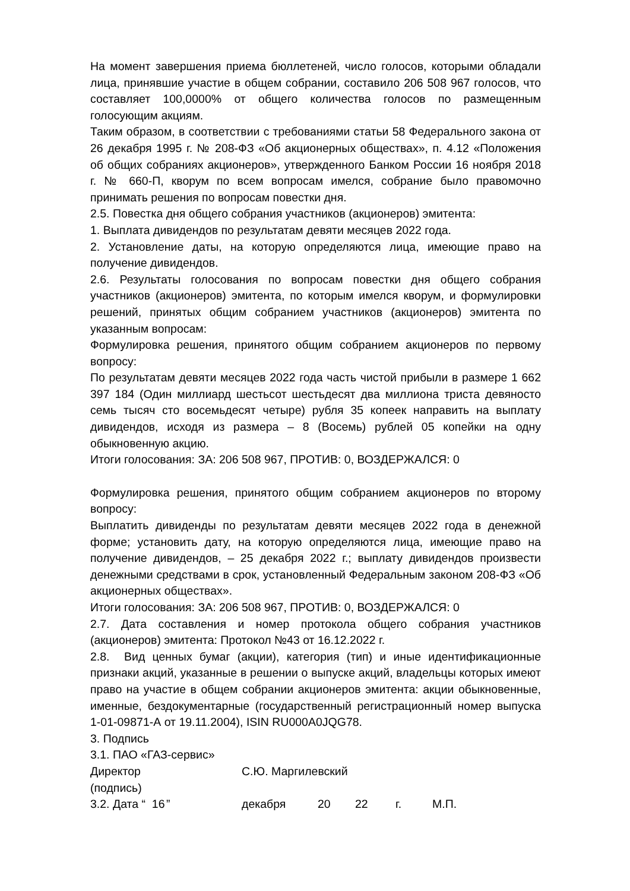На момент завершения приема бюллетеней, число голосов, которыми обладали лица, принявшие участие в общем собрании, составило 206 508 967 голосов, что составляет 100,0000% от общего количества голосов по размещенным голосующим акциям.
Таким образом, в соответствии с требованиями статьи 58 Федерального закона от 26 декабря 1995 г. № 208-ФЗ «Об акционерных обществах», п. 4.12 «Положения об общих собраниях акционеров», утвержденного Банком России 16 ноября 2018 г. № 660-П, кворум по всем вопросам имелся, собрание было правомочно принимать решения по вопросам повестки дня.
2.5. Повестка дня общего собрания участников (акционеров) эмитента:
1. Выплата дивидендов по результатам девяти месяцев 2022 года.
2. Установление даты, на которую определяются лица, имеющие право на получение дивидендов.
2.6. Результаты голосования по вопросам повестки дня общего собрания участников (акционеров) эмитента, по которым имелся кворум, и формулировки решений, принятых общим собранием участников (акционеров) эмитента по указанным вопросам:
Формулировка решения, принятого общим собранием акционеров по первому вопросу:
По результатам девяти месяцев 2022 года часть чистой прибыли в размере 1 662 397 184 (Один миллиард шестьсот шестьдесят два миллиона триста девяносто семь тысяч сто восемьдесят четыре) рубля 35 копеек направить на выплату дивидендов, исходя из размера – 8 (Восемь) рублей 05 копейки на одну обыкновенную акцию.
Итоги голосования: ЗА: 206 508 967, ПРОТИВ: 0, ВОЗДЕРЖАЛСЯ: 0
Формулировка решения, принятого общим собранием акционеров по второму вопросу:
Выплатить дивиденды по результатам девяти месяцев 2022 года в денежной форме; установить дату, на которую определяются лица, имеющие право на получение дивидендов, – 25 декабря 2022 г.; выплату дивидендов произвести денежными средствами в срок, установленный Федеральным законом 208-ФЗ «Об акционерных обществах».
Итоги голосования: ЗА: 206 508 967, ПРОТИВ: 0, ВОЗДЕРЖАЛСЯ: 0
2.7. Дата составления и номер протокола общего собрания участников (акционеров) эмитента: Протокол №43 от 16.12.2022 г.
2.8. Вид ценных бумаг (акции), категория (тип) и иные идентификационные признаки акций, указанные в решении о выпуске акций, владельцы которых имеют право на участие в общем собрании акционеров эмитента: акции обыкновенные, именные, бездокументарные (государственный регистрационный номер выпуска 1-01-09871-А от 19.11.2004), ISIN RU000A0JQG78.
3. Подпись
3.1. ПАО «ГАЗ-сервис»
Директор С.Ю. Маргилевский
(подпись)
3.2. Дата “ 16 ” декабря 20 22 г. М.П.